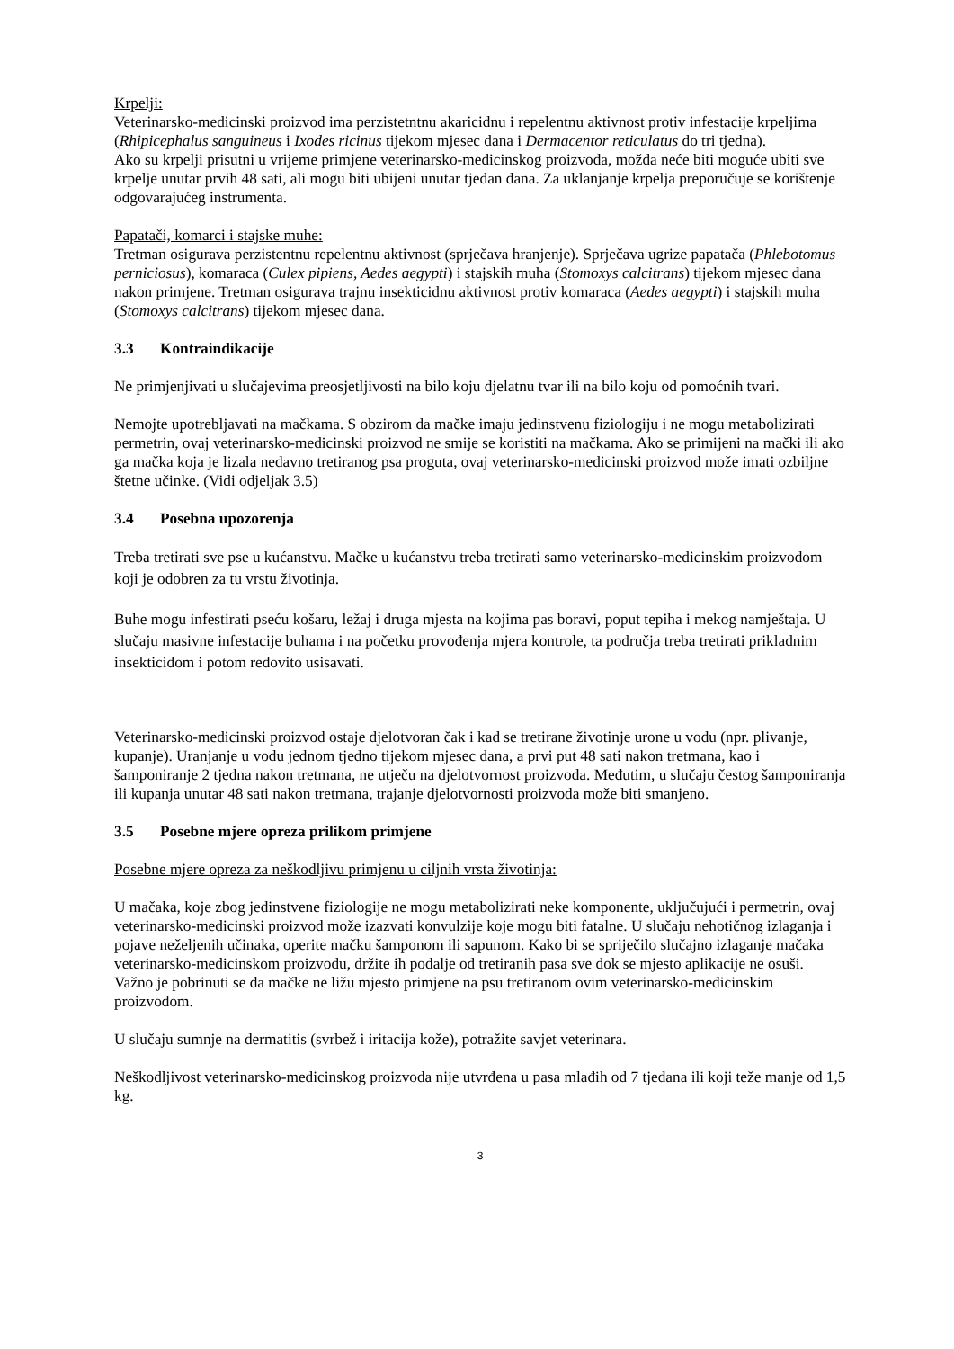Krpelji:
Veterinarsko-medicinski proizvod ima perzistetntnu akaricidnu i repelentnu aktivnost protiv infestacije krpeljima (Rhipicephalus sanguineus i Ixodes ricinus tijekom mjesec dana i Dermacentor reticulatus do tri tjedna).
Ako su krpelji prisutni u vrijeme primjene veterinarsko-medicinskog proizvoda, možda neće biti moguće ubiti sve krpelje unutar prvih 48 sati, ali mogu biti ubijeni unutar tjedan dana. Za uklanjanje krpelja preporučuje se korištenje odgovarajućeg instrumenta.
Papatači, komarci i stajske muhe:
Tretman osigurava perzistentnu repelentnu aktivnost (sprječava hranjenje). Sprječava ugrize papatača (Phlebotomus perniciosus), komaraca (Culex pipiens, Aedes aegypti) i stajskih muha (Stomoxys calcitrans) tijekom mjesec dana nakon primjene. Tretman osigurava trajnu insekticidnu aktivnost protiv komaraca (Aedes aegypti) i stajskih muha (Stomoxys calcitrans) tijekom mjesec dana.
3.3 Kontraindikacije
Ne primjenjivati u slučajevima preosjetljivosti na bilo koju djelatnu tvar ili na bilo koju od pomoćnih tvari.
Nemojte upotrebljavati na mačkama. S obzirom da mačke imaju jedinstvenu fiziologiju i ne mogu metabolizirati permetrin, ovaj veterinarsko-medicinski proizvod ne smije se koristiti na mačkama. Ako se primijeni na mački ili ako ga mačka koja je lizala nedavno tretiranog psa proguta, ovaj veterinarsko-medicinski proizvod može imati ozbiljne štetne učinke. (Vidi odjeljak 3.5)
3.4 Posebna upozorenja
Treba tretirati sve pse u kućanstvu. Mačke u kućanstvu treba tretirati samo veterinarsko-medicinskim proizvodom koji je odobren za tu vrstu životinja.
Buhe mogu infestirati pseću košaru, ležaj i druga mjesta na kojima pas boravi, poput tepiha i mekog namještaja. U slučaju masivne infestacije buhama i na početku provođenja mjera kontrole, ta područja treba tretirati prikladnim insekticidom i potom redovito usisavati.
Veterinarsko-medicinski proizvod ostaje djelotvoran čak i kad se tretirane životinje urone u vodu (npr. plivanje, kupanje). Uranjanje u vodu jednom tjedno tijekom mjesec dana, a prvi put 48 sati nakon tretmana, kao i šamponiranje 2 tjedna nakon tretmana, ne utječu na djelotvornost proizvoda. Međutim, u slučaju čestog šamponiranja ili kupanja unutar 48 sati nakon tretmana, trajanje djelotvornosti proizvoda može biti smanjeno.
3.5 Posebne mjere opreza prilikom primjene
Posebne mjere opreza za neškodljivu primjenu u ciljnih vrsta životinja:
U mačaka, koje zbog jedinstvene fiziologije ne mogu metabolizirati neke komponente, uključujući i permetrin, ovaj veterinarsko-medicinski proizvod može izazvati konvulzije koje mogu biti fatalne. U slučaju nehotičnog izlaganja i pojave neželjenih učinaka, operite mačku šamponom ili sapunom. Kako bi se spriječilo slučajno izlaganje mačaka veterinarsko-medicinskom proizvodu, držite ih podalje od tretiranih pasa sve dok se mjesto aplikacije ne osuši. Važno je pobrinuti se da mačke ne ližu mjesto primjene na psu tretiranom ovim veterinarsko-medicinskim proizvodom.
U slučaju sumnje na dermatitis (svrbež i iritacija kože), potražite savjet veterinara.
Neškodljivost veterinarsko-medicinskog proizvoda nije utvrđena u pasa mlađih od 7 tjedana ili koji teže manje od 1,5 kg.
3